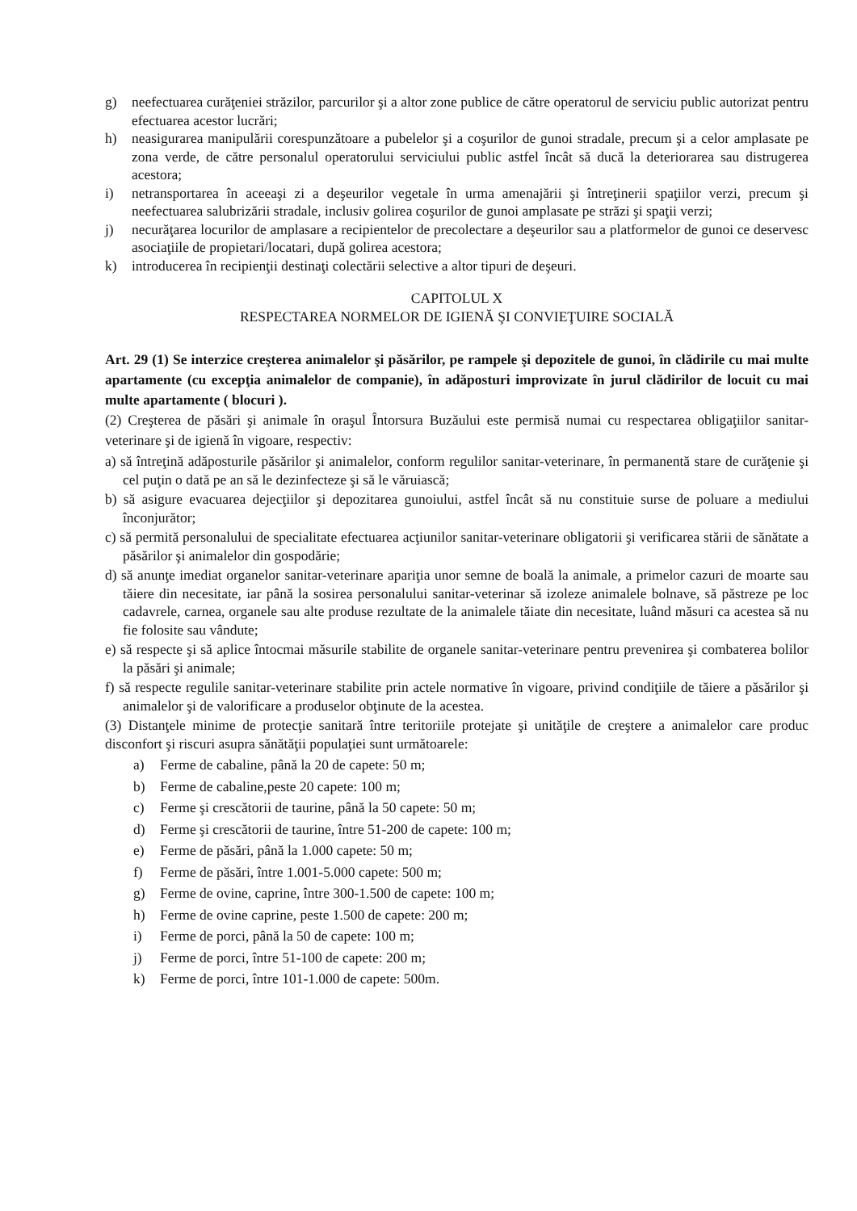g) neefectuarea curăţeniei străzilor, parcurilor şi a altor zone publice de către operatorul de serviciu public autorizat pentru efectuarea acestor lucrări;
h) neasigurarea manipulării corespunzătoare a pubelelor şi a coşurilor de gunoi stradale, precum şi a celor amplasate pe zona verde, de către personalul operatorului serviciului public astfel încât să ducă la deteriorarea sau distrugerea acestora;
i) netransportarea în aceeaşi zi a deşeurilor vegetale în urma amenajării şi întreţinerii spaţiilor verzi, precum şi neefectuarea salubrizării stradale, inclusiv golirea coşurilor de gunoi amplasate pe străzi şi spaţii verzi;
j) necurăţarea locurilor de amplasare a recipientelor de precolectare a deşeurilor sau a platformelor de gunoi ce deservesc asociaţiile de propietari/locatari, după golirea acestora;
k) introducerea în recipienţii destinaţi colectării selective a altor tipuri de deşeuri.
CAPITOLUL X
RESPECTAREA NORMELOR DE IGIENĂ ŞI CONVIEŢUIRE SOCIALĂ
Art. 29 (1) Se interzice creşterea animalelor şi păsărilor, pe rampele şi depozitele de gunoi, în clădirile cu mai multe apartamente (cu excepţia animalelor de companie), în adăposturi improvizate în jurul clădirilor de locuit cu mai multe apartamente ( blocuri ).
(2) Creşterea de păsări şi animale în oraşul Întorsura Buzăului este permisă numai cu respectarea obligaţiilor sanitar-veterinare şi de igienă în vigoare, respectiv:
a) să întreţină adăposturile păsărilor şi animalelor, conform regulilor sanitar-veterinare, în permanentă stare de curăţenie şi cel puţin o dată pe an să le dezinfecteze şi să le văruiască;
b) să asigure evacuarea dejecţiilor şi depozitarea gunoiului, astfel încât să nu constituie surse de poluare a mediului înconjurător;
c) să permită personalului de specialitate efectuarea acţiunilor sanitar-veterinare obligatorii şi verificarea stării de sănătate a păsărilor şi animalelor din gospodărie;
d) să anunţe imediat organelor sanitar-veterinare apariţia unor semne de boală la animale, a primelor cazuri de moarte sau tăiere din necesitate, iar până la sosirea personalului sanitar-veterinar să izoleze animalele bolnave, să păstreze pe loc cadavrele, carnea, organele sau alte produse rezultate de la animalele tăiate din necesitate, luând măsuri ca acestea să nu fie folosite sau vândute;
e) să respecte şi să aplice întocmai măsurile stabilite de organele sanitar-veterinare pentru prevenirea şi combaterea bolilor la păsări şi animale;
f) să respecte regulile sanitar-veterinare stabilite prin actele normative în vigoare, privind condiţiile de tăiere a păsărilor şi animalelor şi de valorificare a produselor obţinute de la acestea.
(3) Distanţele minime de protecţie sanitară între teritoriile protejate şi unităţile de creştere a animalelor care produc disconfort şi riscuri asupra sănătăţii populaţiei sunt următoarele:
a) Ferme de cabaline, până la 20 de capete: 50 m;
b) Ferme de cabaline,peste 20 capete: 100 m;
c) Ferme şi crescătorii de taurine, până la 50 capete: 50 m;
d) Ferme şi crescătorii de taurine, între 51-200 de capete: 100 m;
e) Ferme de păsări, până la 1.000 capete: 50 m;
f) Ferme de păsări, între 1.001-5.000 capete: 500 m;
g) Ferme de ovine, caprine, între 300-1.500 de capete: 100 m;
h) Ferme de ovine caprine, peste 1.500 de capete: 200 m;
i) Ferme de porci, până la 50 de capete: 100 m;
j) Ferme de porci, între 51-100 de capete: 200 m;
k) Ferme de porci, între 101-1.000 de capete: 500m.